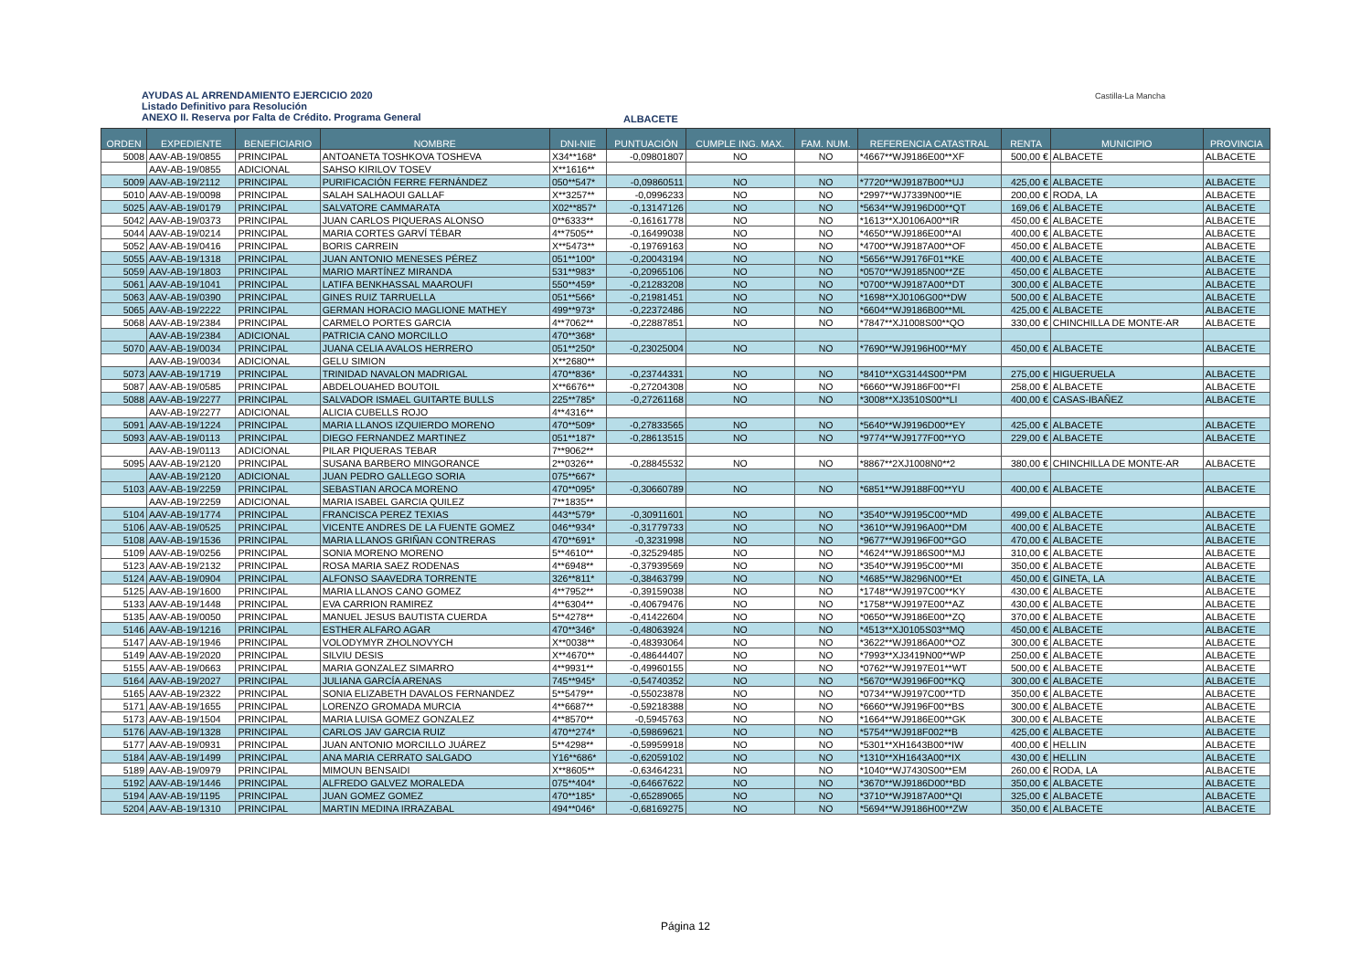AYUDAS AL ARRENDAMIENTO EJERCICIO 2020
Listado Definitivo para Resolución
ANEXO II. Reserva por Falta de Crédito. Programa General
ALBACETE
Castilla-La Mancha
| ORDEN | EXPEDIENTE | BENEFICIARIO | NOMBRE | DNI-NIE | PUNTUACIÓN | CUMPLE ING. MAX. | FAM. NUM. | REFERENCIA CATASTRAL | RENTA | MUNICIPIO | PROVINCIA |
| --- | --- | --- | --- | --- | --- | --- | --- | --- | --- | --- | --- |
| 5008 | AAV-AB-19/0855 | PRINCIPAL | ANTOANETA TOSHKOVA TOSHEVA | X34**168* | -0,09801807 | NO | NO | *4667**WJ9186E00**XF | 500,00 € | ALBACETE | ALBACETE |
| | AAV-AB-19/0855 | ADICIONAL | SAHSO KIRILOV TOSEV | X**1616** | | | | | | | |
| 5009 | AAV-AB-19/2112 | PRINCIPAL | PURIFICACIÓN FERRE FERNÁNDEZ | 050**547* | -0,09860511 | NO | NO | *7720**WJ9187B00**UJ | 425,00 € | ALBACETE | ALBACETE |
| 5010 | AAV-AB-19/0098 | PRINCIPAL | SALAH SALHAOUI GALLAF | X**3257** | -0,0996233 | NO | NO | *2997**WJ7339N00**IE | 200,00 € | RODA, LA | ALBACETE |
| 5025 | AAV-AB-19/0179 | PRINCIPAL | SALVATORE CAMMARATA | X02**857* | -0,13147126 | NO | NO | *5634**WJ9196D00**QT | 169,06 € | ALBACETE | ALBACETE |
| 5042 | AAV-AB-19/0373 | PRINCIPAL | JUAN CARLOS PIQUERAS ALONSO | 0**6333** | -0,16161778 | NO | NO | *1613**XJ0106A00**IR | 450,00 € | ALBACETE | ALBACETE |
| 5044 | AAV-AB-19/0214 | PRINCIPAL | MARIA CORTES GARVÍ TÉBAR | 4**7505** | -0,16499038 | NO | NO | *4650**WJ9186E00**AI | 400,00 € | ALBACETE | ALBACETE |
| 5052 | AAV-AB-19/0416 | PRINCIPAL | BORIS CARREIN | X**5473** | -0,19769163 | NO | NO | *4700**WJ9187A00**OF | 450,00 € | ALBACETE | ALBACETE |
| 5055 | AAV-AB-19/1318 | PRINCIPAL | JUAN ANTONIO MENESES PÉREZ | 051**100* | -0,20043194 | NO | NO | *5656**WJ9176F01**KE | 400,00 € | ALBACETE | ALBACETE |
| 5059 | AAV-AB-19/1803 | PRINCIPAL | MARIO MARTÍNEZ MIRANDA | 531**983* | -0,20965106 | NO | NO | *0570**WJ9185N00**ZE | 450,00 € | ALBACETE | ALBACETE |
| 5061 | AAV-AB-19/1041 | PRINCIPAL | LATIFA BENKHASSAL MAAROUFI | 550**459* | -0,21283208 | NO | NO | *0700**WJ9187A00**DT | 300,00 € | ALBACETE | ALBACETE |
| 5063 | AAV-AB-19/0390 | PRINCIPAL | GINES RUIZ TARRUELLA | 051**566* | -0,21981451 | NO | NO | *1698**XJ0106G00**DW | 500,00 € | ALBACETE | ALBACETE |
| 5065 | AAV-AB-19/2222 | PRINCIPAL | GERMAN HORACIO MAGLIONE MATHEY | 499**973* | -0,22372486 | NO | NO | *6604**WJ9186B00**ML | 425,00 € | ALBACETE | ALBACETE |
| 5068 | AAV-AB-19/2384 | PRINCIPAL | CARMELO PORTES GARCIA | 4**7062** | -0,22887851 | NO | NO | *7847**XJ1008S00**QO | 330,00 € | CHINCHILLA DE MONTE-AR | ALBACETE |
| | AAV-AB-19/2384 | ADICIONAL | PATRICIA CANO MORCILLO | 470**368* | | | | | | | |
| 5070 | AAV-AB-19/0034 | PRINCIPAL | JUANA CELIA AVALOS HERRERO | 051**250* | -0,23025004 | NO | NO | *7690**WJ9196H00**MY | 450,00 € | ALBACETE | ALBACETE |
| | AAV-AB-19/0034 | ADICIONAL | GELU SIMION | X**2680** | | | | | | | |
| 5073 | AAV-AB-19/1719 | PRINCIPAL | TRINIDAD NAVALON MADRIGAL | 470**836* | -0,23744331 | NO | NO | *8410**XG3144S00**PM | 275,00 € | HIGUERUELA | ALBACETE |
| 5087 | AAV-AB-19/0585 | PRINCIPAL | ABDELOUAHED BOUTOIL | X**6676** | -0,27204308 | NO | NO | *6660**WJ9186F00**FI | 258,00 € | ALBACETE | ALBACETE |
| 5088 | AAV-AB-19/2277 | PRINCIPAL | SALVADOR ISMAEL GUITARTE BULLS | 225**785* | -0,27261168 | NO | NO | *3008**XJ3510S00**LI | 400,00 € | CASAS-IBAÑEZ | ALBACETE |
| | AAV-AB-19/2277 | ADICIONAL | ALICIA CUBELLS ROJO | 4**4316** | | | | | | | |
| 5091 | AAV-AB-19/1224 | PRINCIPAL | MARIA LLANOS IZQUIERDO MORENO | 470**509* | -0,27833565 | NO | NO | *5640**WJ9196D00**EY | 425,00 € | ALBACETE | ALBACETE |
| 5093 | AAV-AB-19/0113 | PRINCIPAL | DIEGO FERNANDEZ MARTINEZ | 051**187* | -0,28613515 | NO | NO | *9774**WJ9177F00**YO | 229,00 € | ALBACETE | ALBACETE |
| | AAV-AB-19/0113 | ADICIONAL | PILAR PIQUERAS TEBAR | 7**9062** | | | | | | | |
| 5095 | AAV-AB-19/2120 | PRINCIPAL | SUSANA BARBERO MINGORANCE | 2**0326** | -0,28845532 | NO | NO | *8867**2XJ1008N0**2 | 380,00 € | CHINCHILLA DE MONTE-AR | ALBACETE |
| | AAV-AB-19/2120 | ADICIONAL | JUAN PEDRO GALLEGO SORIA | 075**667* | | | | | | | |
| 5103 | AAV-AB-19/2259 | PRINCIPAL | SEBASTIAN AROCA MORENO | 470**095* | -0,30660789 | NO | NO | *6851**WJ9188F00**YU | 400,00 € | ALBACETE | ALBACETE |
| | AAV-AB-19/2259 | ADICIONAL | MARIA ISABEL GARCIA QUILEZ | 7**1835** | | | | | | | |
| 5104 | AAV-AB-19/1774 | PRINCIPAL | FRANCISCA PEREZ TEXIAS | 443**579* | -0,30911601 | NO | NO | *3540**WJ9195C00**MD | 499,00 € | ALBACETE | ALBACETE |
| 5106 | AAV-AB-19/0525 | PRINCIPAL | VICENTE ANDRES DE LA FUENTE GOMEZ | 046**934* | -0,31779733 | NO | NO | *3610**WJ9196A00**DM | 400,00 € | ALBACETE | ALBACETE |
| 5108 | AAV-AB-19/1536 | PRINCIPAL | MARIA LLANOS GRIÑAN CONTRERAS | 470**691* | -0,3231998 | NO | NO | *9677**WJ9196F00**GO | 470,00 € | ALBACETE | ALBACETE |
| 5109 | AAV-AB-19/0256 | PRINCIPAL | SONIA MORENO MORENO | 5**4610** | -0,32529485 | NO | NO | *4624**WJ9186S00**MJ | 310,00 € | ALBACETE | ALBACETE |
| 5123 | AAV-AB-19/2132 | PRINCIPAL | ROSA MARIA SAEZ RODENAS | 4**6948** | -0,37939569 | NO | NO | *3540**WJ9195C00**MI | 350,00 € | ALBACETE | ALBACETE |
| 5124 | AAV-AB-19/0904 | PRINCIPAL | ALFONSO SAAVEDRA TORRENTE | 326**811* | -0,38463799 | NO | NO | *4685**WJ8296N00**Et | 450,00 € | GINETA, LA | ALBACETE |
| 5125 | AAV-AB-19/1600 | PRINCIPAL | MARIA LLANOS CANO GOMEZ | 4**7952** | -0,39159038 | NO | NO | *1748**WJ9197C00**KY | 430,00 € | ALBACETE | ALBACETE |
| 5133 | AAV-AB-19/1448 | PRINCIPAL | EVA CARRION RAMIREZ | 4**6304** | -0,40679476 | NO | NO | *1758**WJ9197E00**AZ | 430,00 € | ALBACETE | ALBACETE |
| 5135 | AAV-AB-19/0050 | PRINCIPAL | MANUEL JESUS BAUTISTA CUERDA | 5**4278** | -0,41422604 | NO | NO | *0650**WJ9186E00**ZQ | 370,00 € | ALBACETE | ALBACETE |
| 5146 | AAV-AB-19/1216 | PRINCIPAL | ESTHER ALFARO AGAR | 470**346* | -0,48063924 | NO | NO | *4513**XJ0105S03**MQ | 450,00 € | ALBACETE | ALBACETE |
| 5147 | AAV-AB-19/1946 | PRINCIPAL | VOLODYMYR ZHOLNOVYCH | X**0038** | -0,48393064 | NO | NO | *3622**WJ9186A00**OZ | 300,00 € | ALBACETE | ALBACETE |
| 5149 | AAV-AB-19/2020 | PRINCIPAL | SILVIU DESIS | X**4670** | -0,48644407 | NO | NO | *7993**XJ3419N00**WP | 250,00 € | ALBACETE | ALBACETE |
| 5155 | AAV-AB-19/0663 | PRINCIPAL | MARIA GONZALEZ SIMARRO | 4**9931** | -0,49960155 | NO | NO | *0762**WJ9197E01**WT | 500,00 € | ALBACETE | ALBACETE |
| 5164 | AAV-AB-19/2027 | PRINCIPAL | JULIANA GARCÍA ARENAS | 745**945* | -0,54740352 | NO | NO | *5670**WJ9196F00**KQ | 300,00 € | ALBACETE | ALBACETE |
| 5165 | AAV-AB-19/2322 | PRINCIPAL | SONIA ELIZABETH DAVALOS FERNANDEZ | 5**5479** | -0,55023878 | NO | NO | *0734**WJ9197C00**TD | 350,00 € | ALBACETE | ALBACETE |
| 5171 | AAV-AB-19/1655 | PRINCIPAL | LORENZO GROMADA MURCIA | 4**6687** | -0,59218388 | NO | NO | *6660**WJ9196F00**BS | 300,00 € | ALBACETE | ALBACETE |
| 5173 | AAV-AB-19/1504 | PRINCIPAL | MARIA LUISA GOMEZ GONZALEZ | 4**8570** | -0,5945763 | NO | NO | *1664**WJ9186E00**GK | 300,00 € | ALBACETE | ALBACETE |
| 5176 | AAV-AB-19/1328 | PRINCIPAL | CARLOS JAV GARCIA RUIZ | 470**274* | -0,59869621 | NO | NO | *5754**WJ918F002**B | 425,00 € | ALBACETE | ALBACETE |
| 5177 | AAV-AB-19/0931 | PRINCIPAL | JUAN ANTONIO MORCILLO JUÁREZ | 5**4298** | -0,59959918 | NO | NO | *5301**XH1643B00**IW | 400,00 € | HELLIN | ALBACETE |
| 5184 | AAV-AB-19/1499 | PRINCIPAL | ANA MARIA CERRATO SALGADO | Y16**686* | -0,62059102 | NO | NO | *1310**XH1643A00**IX | 430,00 € | HELLIN | ALBACETE |
| 5189 | AAV-AB-19/0979 | PRINCIPAL | MIMOUN BENSAIDI | X**8605** | -0,63464231 | NO | NO | *1040**WJ7430S00**EM | 260,00 € | RODA, LA | ALBACETE |
| 5192 | AAV-AB-19/1446 | PRINCIPAL | ALFREDO GALVEZ MORALEDA | 075**404* | -0,64667622 | NO | NO | *3670**WJ9186D00**BD | 350,00 € | ALBACETE | ALBACETE |
| 5194 | AAV-AB-19/1195 | PRINCIPAL | JUAN GOMEZ GOMEZ | 470**185* | -0,65289065 | NO | NO | *3710**WJ9187A00**QI | 325,00 € | ALBACETE | ALBACETE |
| 5204 | AAV-AB-19/1310 | PRINCIPAL | MARTIN MEDINA IRRAZABAL | 494**046* | -0,68169275 | NO | NO | *5694**WJ9186H00**ZW | 350,00 € | ALBACETE | ALBACETE |
Página 12